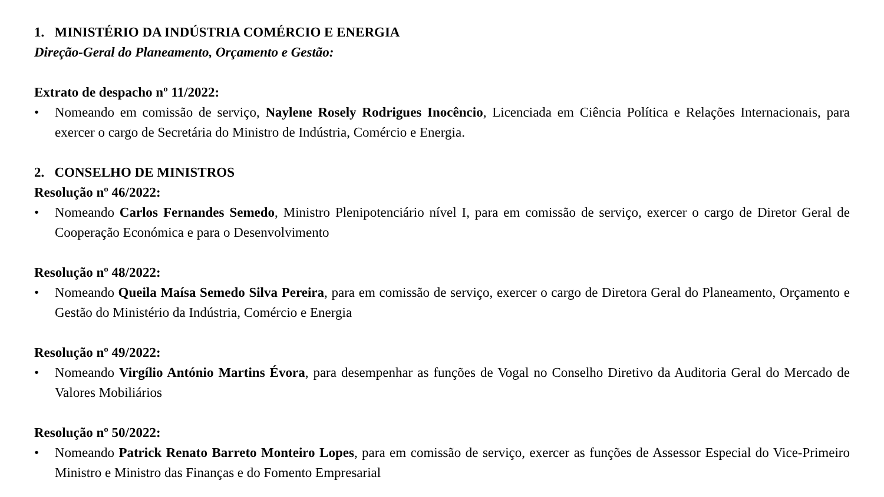1. MINISTÉRIO DA INDÚSTRIA COMÉRCIO E ENERGIA
Direção-Geral do Planeamento, Orçamento e Gestão:
Extrato de despacho nº 11/2022:
• Nomeando em comissão de serviço, Naylene Rosely Rodrigues Inocêncio, Licenciada em Ciência Política e Relações Internacionais, para exercer o cargo de Secretária do Ministro de Indústria, Comércio e Energia.
2. CONSELHO DE MINISTROS
Resolução nº 46/2022:
• Nomeando Carlos Fernandes Semedo, Ministro Plenipotenciário nível I, para em comissão de serviço, exercer o cargo de Diretor Geral de Cooperação Económica e para o Desenvolvimento
Resolução nº 48/2022:
• Nomeando Queila Maísa Semedo Silva Pereira, para em comissão de serviço, exercer o cargo de Diretora Geral do Planeamento, Orçamento e Gestão do Ministério da Indústria, Comércio e Energia
Resolução nº 49/2022:
• Nomeando Virgílio António Martins Évora, para desempenhar as funções de Vogal no Conselho Diretivo da Auditoria Geral do Mercado de Valores Mobiliários
Resolução nº 50/2022:
• Nomeando Patrick Renato Barreto Monteiro Lopes, para em comissão de serviço, exercer as funções de Assessor Especial do Vice-Primeiro Ministro e Ministro das Finanças e do Fomento Empresarial